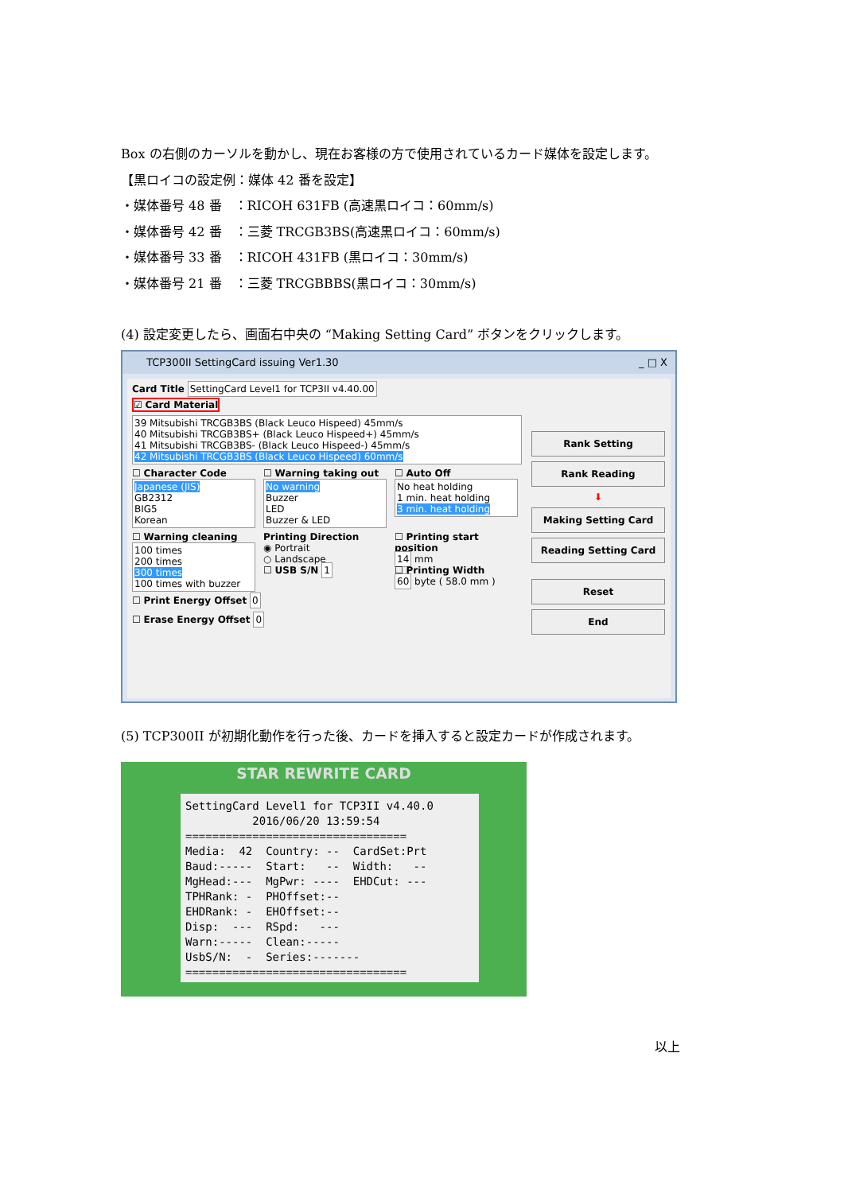Box の右側のカーソルを動かし、現在お客様の方で使用されているカード媒体を設定します。
【黒ロイコの設定例：媒体 42 番を設定】
・媒体番号 48 番　：RICOH 631FB (高速黒ロイコ：60mm/s)
・媒体番号 42 番　：三菱 TRCGB3BS(高速黒ロイコ：60mm/s)
・媒体番号 33 番　：RICOH 431FB (黒ロイコ：30mm/s)
・媒体番号 21 番　：三菱 TRCGBBBS(黒ロイコ：30mm/s)
(4) 設定変更したら、画面右中央の “Making Setting Card” ボタンをクリックします。
TCP300II SettingCard issuing Ver1.30 _ □ X
Card Title SettingCard Level1 for TCP3II v4.40.00
☑ Card Material
39 Mitsubishi TRCGB3BS (Black Leuco Hispeed) 45mm/s
40 Mitsubishi TRCGB3BS+ (Black Leuco Hispeed+) 45mm/s
41 Mitsubishi TRCGB3BS- (Black Leuco Hispeed-) 45mm/s
42 Mitsubishi TRCGB3BS (Black Leuco Hispeed) 60mm/s
☐ Character Code
Japanese (JIS)
GB2312
BIG5
Korean
☐ Warning taking out
No warning
Buzzer
LED
Buzzer & LED
☐ Auto Off
No heat holding
1 min. heat holding
3 min. heat holding
☐ Warning cleaning
100 times
200 times
300 times
100 times with buzzer
Printing Direction
◉ Portrait
○ Landscape
☐ USB S/N 1
☐ Printing start position
14 mm
☐ Printing Width
60 byte ( 58.0 mm )
☐ Print Energy Offset 0
☐ Erase Energy Offset 0
Rank Setting
Rank Reading
⬇
Making Setting Card
Reading Setting Card
Reset
End
(5) TCP300II が初期化動作を行った後、カードを挿入すると設定カードが作成されます。
STAR REWRITE CARD
SettingCard Level1 for TCP3II v4.40.0 2016/06/20 13:59:54 ================================= Media: 42 Country: -- CardSet:Prt Baud:----- Start: -- Width: -- MgHead:--- MgPwr: ---- EHDCut: --- TPHRank: - PHOffset:-- EHDRank: - EHOffset:-- Disp: --- RSpd: --- Warn:----- Clean:----- UsbS/N: - Series:------- =================================
以上